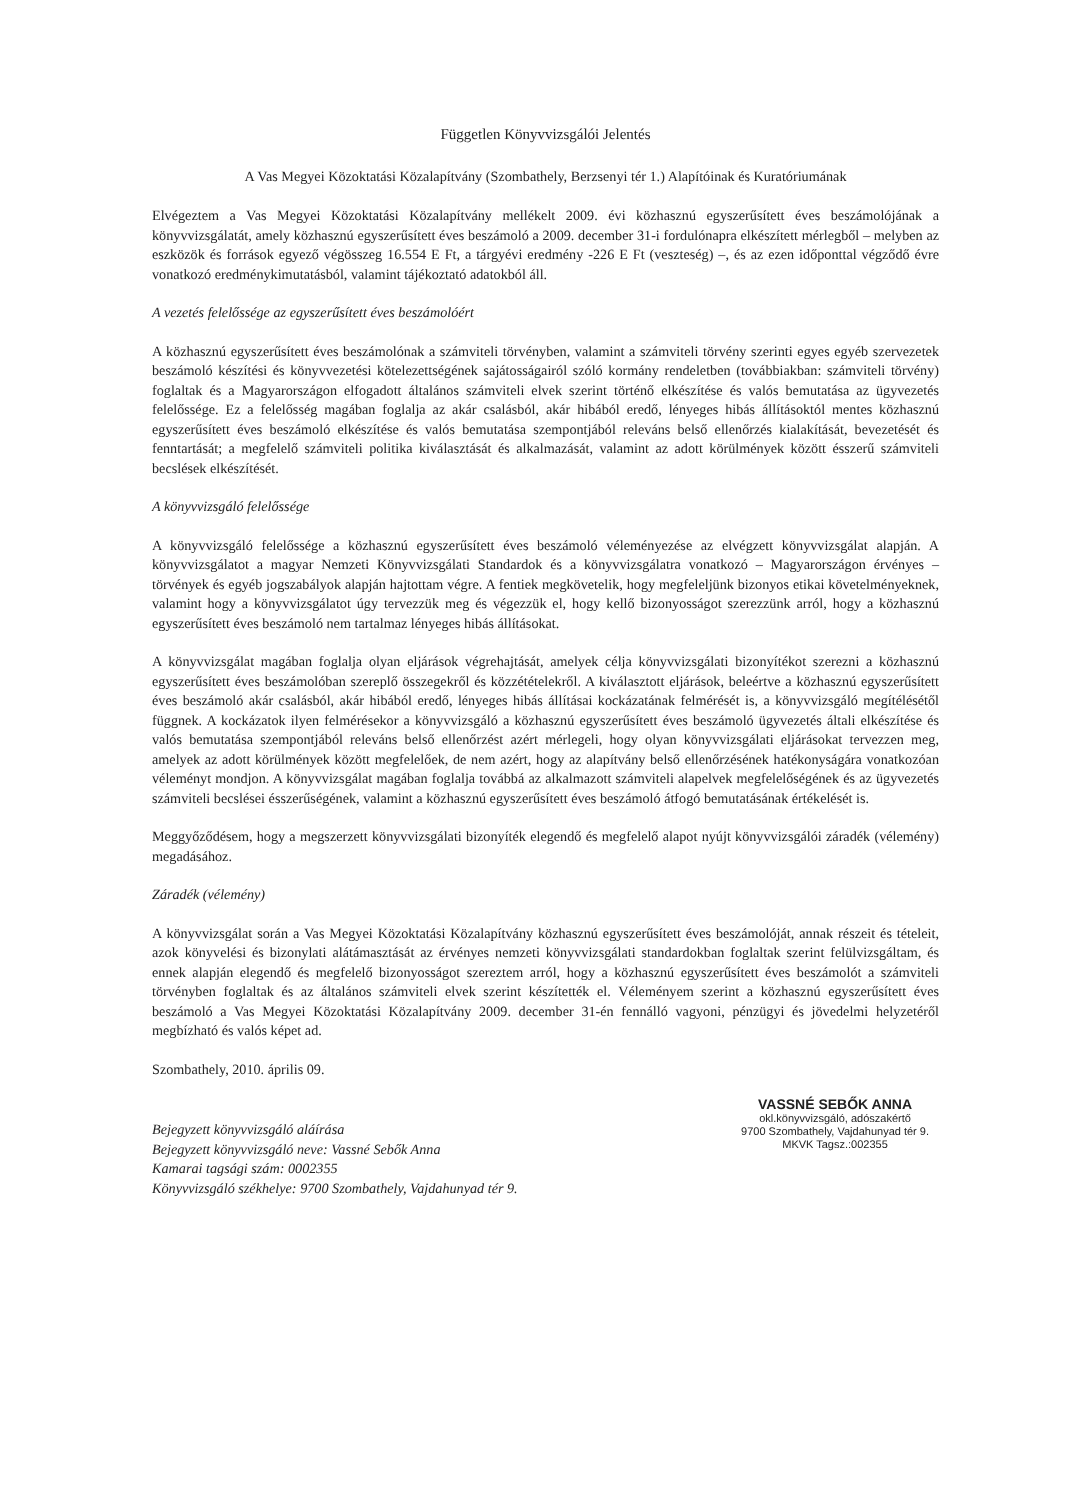Független Könyvvizsgálói Jelentés
A Vas Megyei Közoktatási Közalapítvány (Szombathely, Berzsenyi tér 1.) Alapítóinak és Kuratóriumának
Elvégeztem a Vas Megyei Közoktatási Közalapítvány mellékelt 2009. évi közhasznú egyszerűsített éves beszámolójának a könyvvizsgálatát, amely közhasznú egyszerűsített éves beszámoló a 2009. december 31-i fordulónapra elkészített mérlegből – melyben az eszközök és források egyező végösszeg 16.554 E Ft, a tárgyévi eredmény -226 E Ft (veszteség) –, és az ezen időponttal végződő évre vonatkozó eredménykimutatásból, valamint tájékoztató adatokból áll.
A vezetés felelőssége az egyszerűsített éves beszámolóért
A közhasznú egyszerűsített éves beszámolónak a számviteli törvényben, valamint a számviteli törvény szerinti egyes egyéb szervezetek beszámoló készítési és könyvvezetési kötelezettségének sajátosságairól szóló kormány rendeletben (továbbiakban: számviteli törvény) foglaltak és a Magyarországon elfogadott általános számviteli elvek szerint történő elkészítése és valós bemutatása az ügyvezetés felelőssége. Ez a felelősség magában foglalja az akár csalásból, akár hibából eredő, lényeges hibás állításoktól mentes közhasznú egyszerűsített éves beszámoló elkészítése és valós bemutatása szempontjából releváns belső ellenőrzés kialakítását, bevezetését és fenntartását; a megfelelő számviteli politika kiválasztását és alkalmazását, valamint az adott körülmények között ésszerű számviteli becslések elkészítését.
A könyvvizsgáló felelőssége
A könyvvizsgáló felelőssége a közhasznú egyszerűsített éves beszámoló véleményezése az elvégzett könyvvizsgálat alapján. A könyvvizsgálatot a magyar Nemzeti Könyvvizsgálati Standardok és a könyvvizsgálatra vonatkozó – Magyarországon érvényes – törvények és egyéb jogszabályok alapján hajtottam végre. A fentiek megkövetelik, hogy megfeleljünk bizonyos etikai követelményeknek, valamint hogy a könyvvizsgálatot úgy tervezzük meg és végezzük el, hogy kellő bizonyosságot szerezzünk arról, hogy a közhasznú egyszerűsített éves beszámoló nem tartalmaz lényeges hibás állításokat.
A könyvvizsgálat magában foglalja olyan eljárások végrehajtását, amelyek célja könyvvizsgálati bizonyítékot szerezni a közhasznú egyszerűsített éves beszámolóban szereplő összegekről és közzétételekről. A kiválasztott eljárások, beleértve a közhasznú egyszerűsített éves beszámoló akár csalásból, akár hibából eredő, lényeges hibás állításai kockázatának felmérését is, a könyvvizsgáló megítélésétől függnek. A kockázatok ilyen felmérésekor a könyvvizsgáló a közhasznú egyszerűsített éves beszámoló ügyvezetés általi elkészítése és valós bemutatása szempontjából releváns belső ellenőrzést azért mérlegeli, hogy olyan könyvvizsgálati eljárásokat tervezzen meg, amelyek az adott körülmények között megfelelőek, de nem azért, hogy az alapítvány belső ellenőrzésének hatékonyságára vonatkozóan véleményt mondjon. A könyvvizsgálat magában foglalja továbbá az alkalmazott számviteli alapelvek megfelelőségének és az ügyvezetés számviteli becslései ésszerűségének, valamint a közhasznú egyszerűsített éves beszámoló átfogó bemutatásának értékelését is.
Meggyőződésem, hogy a megszerzett könyvvizsgálati bizonyíték elegendő és megfelelő alapot nyújt könyvvizsgálói záradék (vélemény) megadásához.
Záradék (vélemény)
A könyvvizsgálat során a Vas Megyei Közoktatási Közalapítvány közhasznú egyszerűsített éves beszámolóját, annak részeit és tételeit, azok könyvelési és bizonylati alátámasztását az érvényes nemzeti könyvvizsgálati standardokban foglaltak szerint felülvizsgáltam, és ennek alapján elegendő és megfelelő bizonyosságot szereztem arról, hogy a közhasznú egyszerűsített éves beszámolót a számviteli törvényben foglaltak és az általános számviteli elvek szerint készítették el. Véleményem szerint a közhasznú egyszerűsített éves beszámoló a Vas Megyei Közoktatási Közalapítvány 2009. december 31-én fennálló vagyoni, pénzügyi és jövedelmi helyzetéről megbízható és valós képet ad.
Szombathely, 2010. április 09.
Bejegyzett könyvvizsgáló aláírása
Bejegyzett könyvvizsgáló neve: Vassné Sebők Anna
Kamarai tagsági szám: 0002355
Könyvvizsgáló székhelye: 9700 Szombathely, Vajdahunyad tér 9.
VASSNÉ SEBŐK ANNA
okl.könyvvizsgáló, adószakértő
9700 Szombathely, Vajdahunyad tér 9.
MKVK Tagsz.:002355